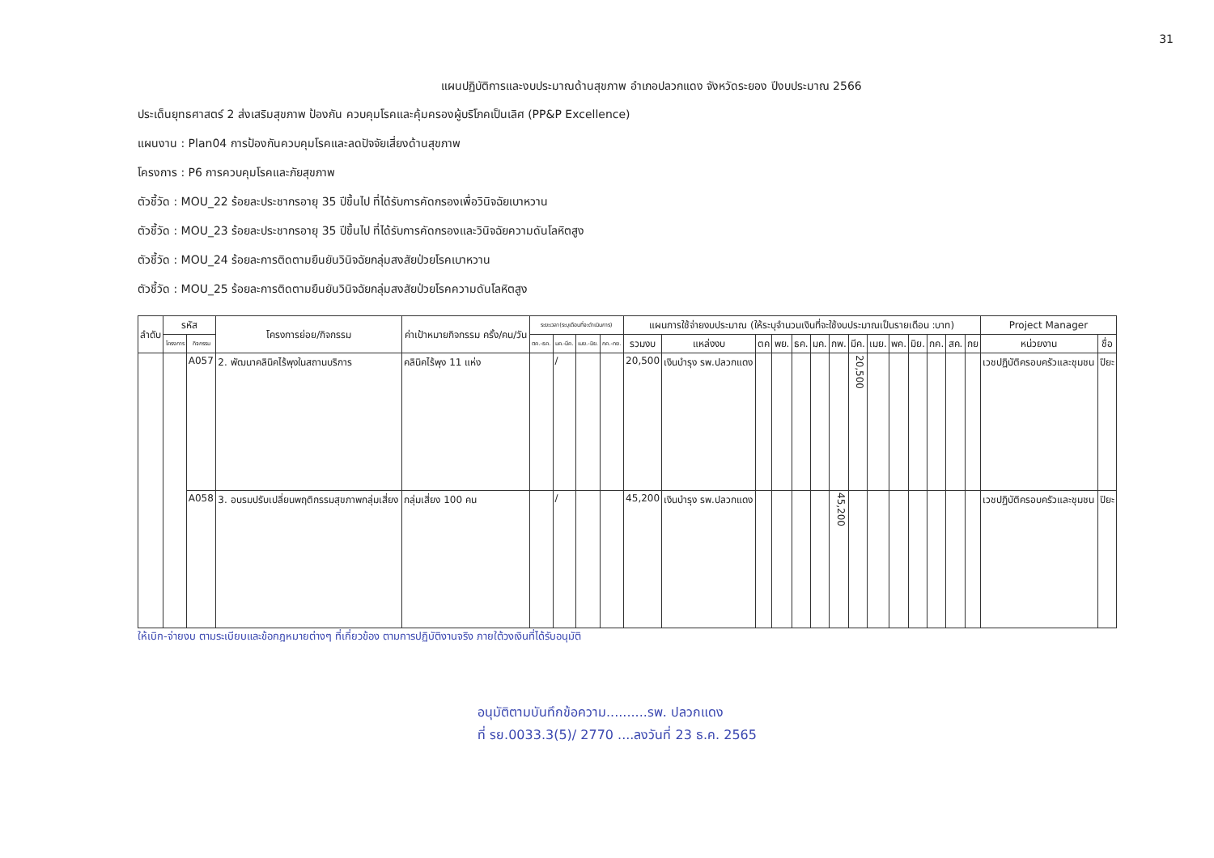31
แผนปฏิบัติการและงบประมาณด้านสุขภาพ อำเภอปลวกแดง จังหวัดระยอง ปีงบประมาณ 2566
ประเด็นยุทธศาสตร์ 2 ส่งเสริมสุขภาพ ป้องกัน ควบคุมโรคและคุ้มครองผู้บริโภคเป็นเลิศ (PP&P Excellence)
แผนงาน : Plan04 การป้องกันควบคุมโรคและลดปัจจัยเสี่ยงด้านสุขภาพ
โครงการ : P6 การควบคุมโรคและภัยสุขภาพ
ตัวชี้วัด : MOU_22 ร้อยละประชากรอายุ 35 ปีขึ้นไป ที่ได้รับการคัดกรองเพื่อวินิจฉัยเบาหวาน
ตัวชี้วัด : MOU_23 ร้อยละประชากรอายุ 35 ปีขึ้นไป ที่ได้รับการคัดกรองและวินิจฉัยความดันโลหิตสูง
ตัวชี้วัด : MOU_24 ร้อยละการติดตามยืนยันวินิจฉัยกลุ่มสงสัยป่วยโรคเบาหวาน
ตัวชี้วัด : MOU_25 ร้อยละการติดตามยืนยันวินิจฉัยกลุ่มสงสัยป่วยโรคความดันโลหิตสูง
| ลำดับ | รหัส | | โครงการย่อย/กิจกรรม | ค่าเป้าหมายกิจกรรม ครั้ง/คน/วัน | ระยะเวลา(ระบุเดือนที่จะดำเนินการ) | | | | แผนการใช้จ่ายงบประมาณ (ให้ระบุจำนวนเงินที่จะใช้งบประมาณเป็นรายเดือน :บาท) | | | | | | | | | | | | | | Project Manager | |
| --- | --- | --- | --- | --- | --- | --- | --- | --- | --- | --- | --- | --- | --- | --- | --- | --- | --- | --- | --- | --- | --- | --- | --- | --- |
| | โครงการ | กิจกรรม | | | ตค.-ธค. | มค.-มีค. | เมย.-มิย. | กค.-กย. | รวมงบ | แหล่งงบ | ตค | พย. | ธค. | มค. | กพ. | มีค. | เมย. | พค. | มิย. | กค. | สค. | กย | หน่วยงาน | ชื่อ |
| | | A057 | 2. พัฒนาคลินิคไร้พุงในสถานบริการ | คลินิคไร้พุง 11 แห่ง | | / | | | 20,500 | เงินบำรุง รพ.ปลวกแดง | | | | | | 20,500 | | | | | | | เวชปฏิบัติครอบครัวและชุมชน | ปิยะ |
| | | A058 | 3. อบรมปรับเปลี่ยนพฤติกรรมสุขภาพกลุ่มเสี่ยง | กลุ่มเสี่ยง 100 คน | | / | | | 45,200 | เงินบำรุง รพ.ปลวกแดง | | | | | 45,200 | | | | | | | | เวชปฏิบัติครอบครัวและชุมชน | ปิยะ |
ให้เบิก-จ่ายงบ ตามระเบียบและข้อกฎหมายต่างๆ ที่เกี่ยวข้อง ตามการปฏิบัติงานจริง ภายใต้วงเงินที่ได้รับอนุมัติ
อนุมัติตามบันทึกข้อความ..........รพ. ปลวกแดง
ที่ รย.0033.3(5)/ 2770 ....ลงวันที่ 23 ธ.ค. 2565